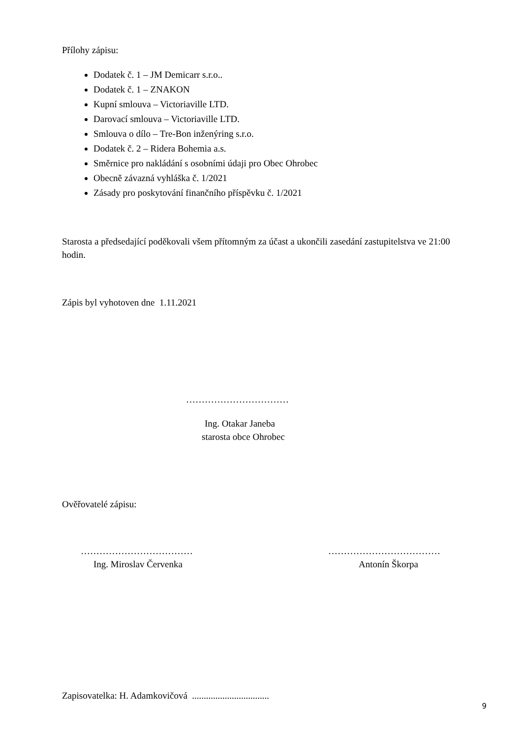Přílohy zápisu:
Dodatek č. 1 – JM Demicarr s.r.o..
Dodatek č. 1 – ZNAKON
Kupní smlouva – Victoriaville LTD.
Darovací smlouva – Victoriaville LTD.
Smlouva o dílo – Tre-Bon inženýring s.r.o.
Dodatek č. 2 – Ridera Bohemia a.s.
Směrnice pro nakládání s osobními údaji pro Obec Ohrobec
Obecně závazná vyhláška č. 1/2021
Zásady pro poskytování finančního příspěvku č. 1/2021
Starosta a předsedající poděkovali všem přítomným za účast a ukončili zasedání zastupitelstva ve 21:00 hodin.
Zápis byl vyhotoven dne 1.11.2021
……………………………
Ing. Otakar Janeba
starosta obce Ohrobec
Ověřovatelé zápisu:
………………………………
Ing. Miroslav Červenka
………………………………
Antonín Škorpa
Zapisovatelka: H. Adamkovičová .................................
9